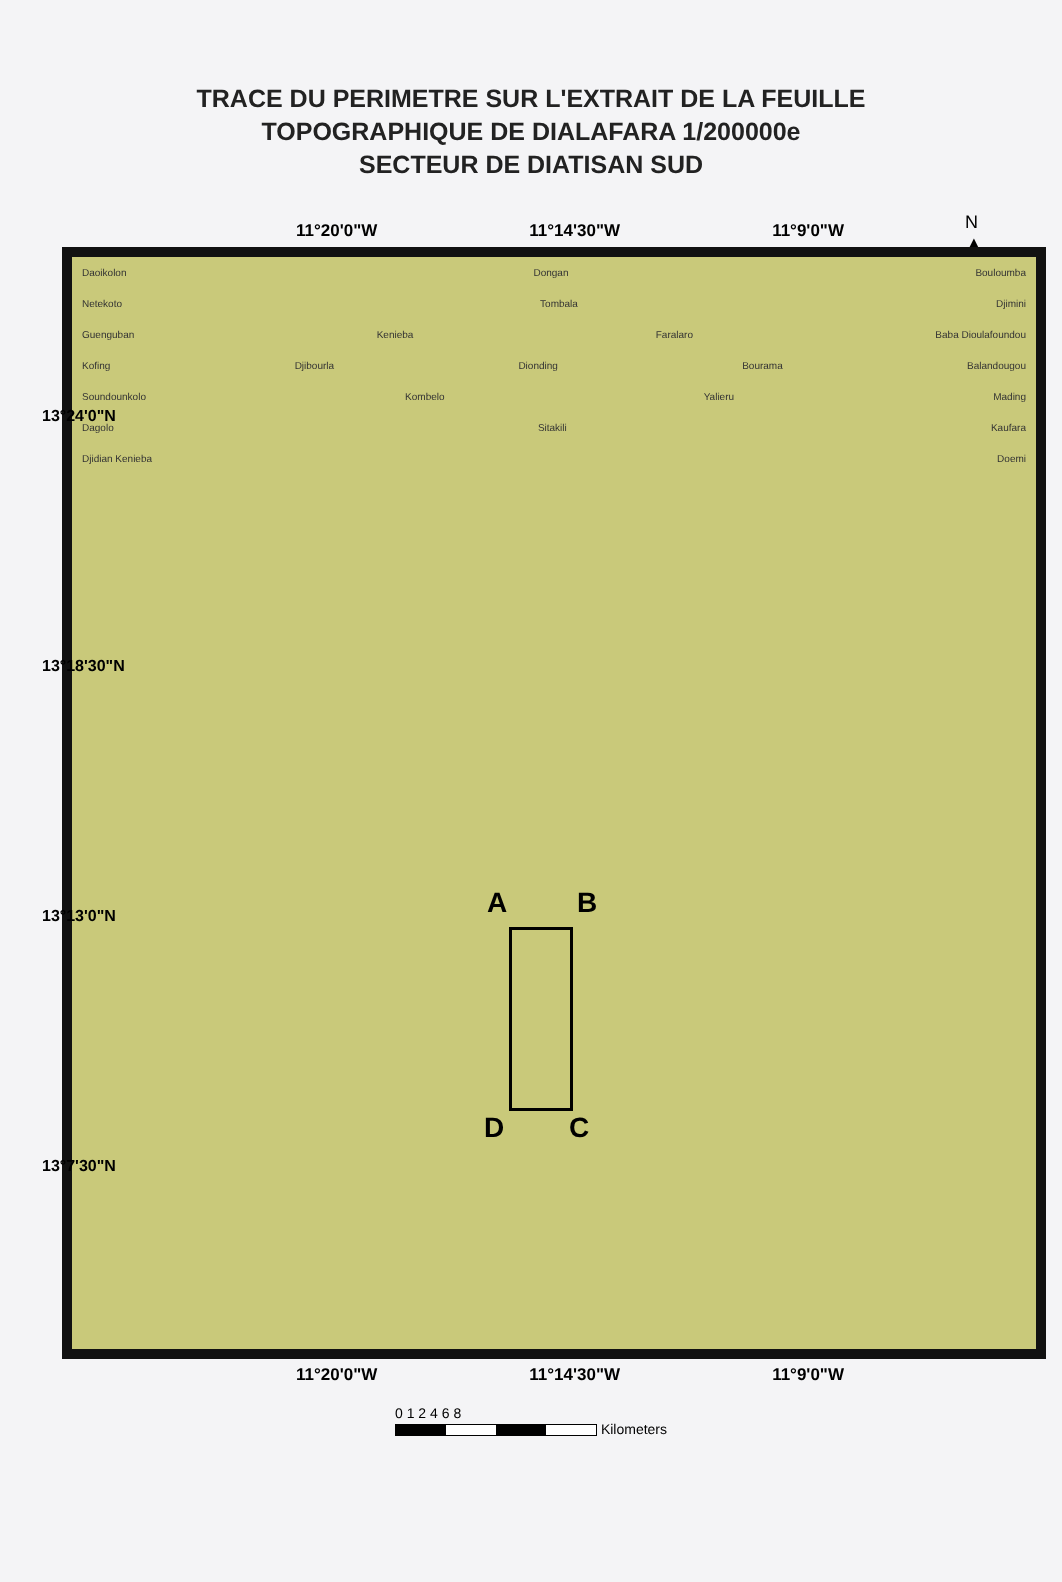TRACE DU PERIMETRE SUR L'EXTRAIT DE LA FEUILLE
TOPOGRAPHIQUE DE DIALAFARA 1/200000e
SECTEUR DE DIATISAN SUD
N
▲
11°20'0"W 11°14'30"W 11°9'0"W
Daoikolon Dongan Bouloumba
Netekoto Tombala Djimini
Guenguban Kenieba Faralaro Baba Dioulafoundou
Kofing Djibourla Dionding Bourama Balandougou
Soundounkolo Kombelo Yalieru Mading
Dagolo Sitakili Kaufara
Djidian Kenieba Doemi
A B
C D
13°24'0"N
13°18'30"N
13°13'0"N
13°7'30"N
11°20'0"W 11°14'30"W 11°9'0"W
0 1 2 4 6 8
Kilometers